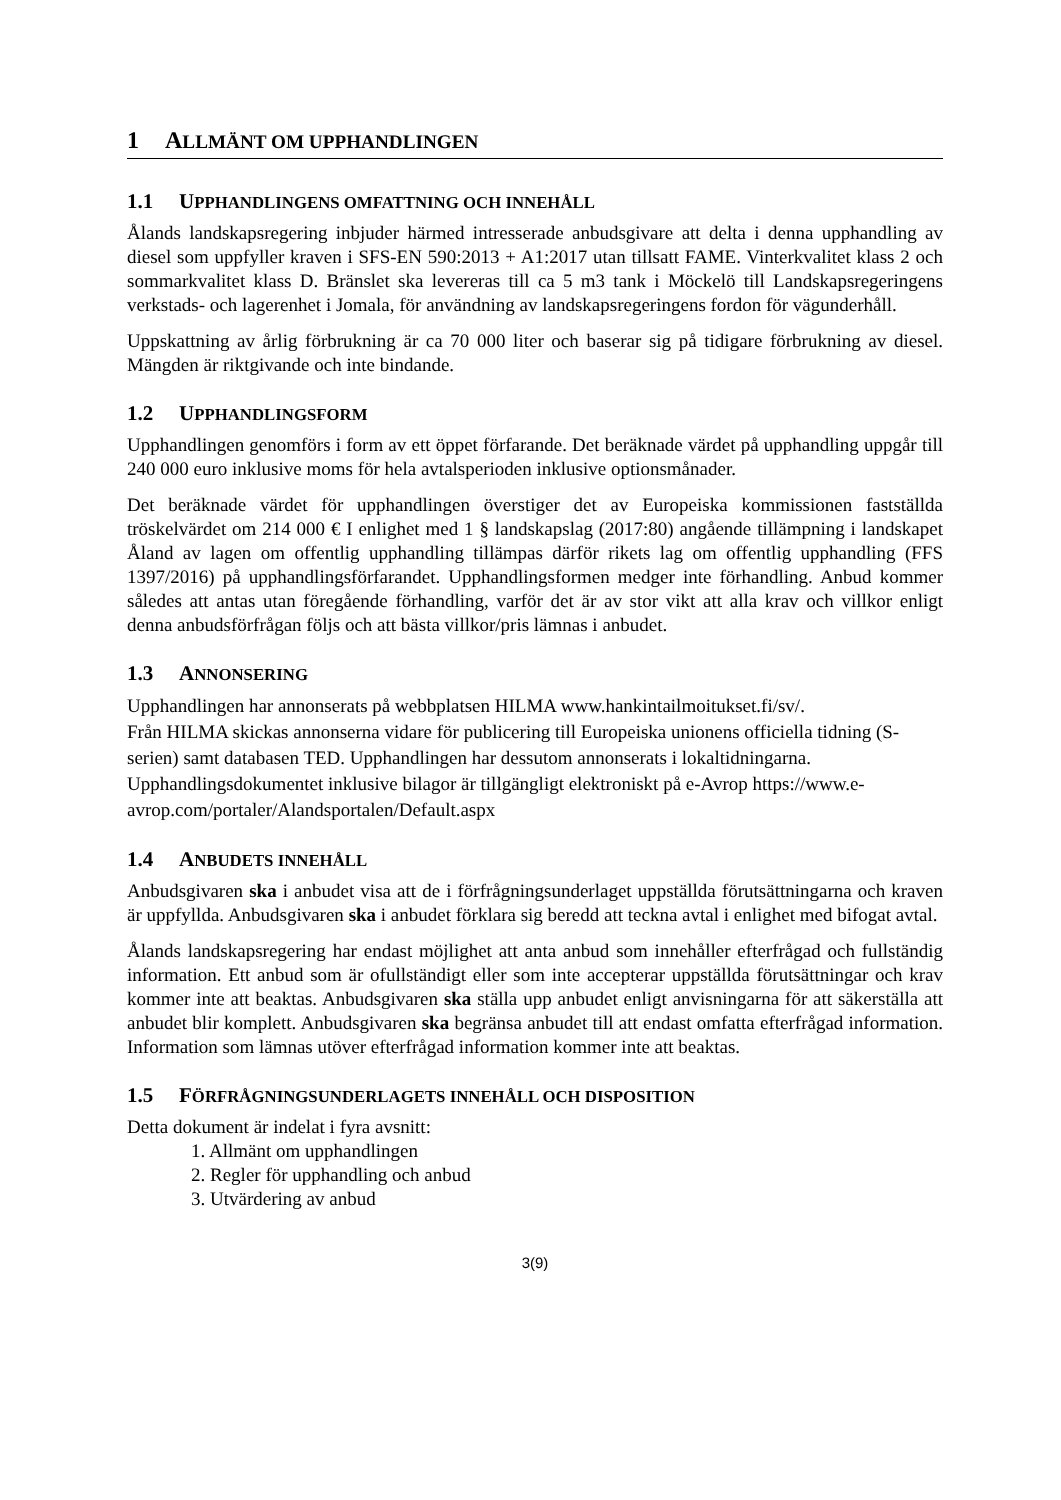1 ALLMÄNT OM UPPHANDLINGEN
1.1 UPPHANDLINGENS OMFATTNING OCH INNEHÅLL
Ålands landskapsregering inbjuder härmed intresserade anbudsgivare att delta i denna upphandling av diesel som uppfyller kraven i SFS-EN 590:2013 + A1:2017 utan tillsatt FAME. Vinterkvalitet klass 2 och sommarkvalitet klass D. Bränslet ska levereras till ca 5 m3 tank i Möckelö till Landskapsregeringens verkstads- och lagerenhet i Jomala, för användning av landskapsregeringens fordon för vägunderhåll.
Uppskattning av årlig förbrukning är ca 70 000 liter och baserar sig på tidigare förbrukning av diesel. Mängden är riktgivande och inte bindande.
1.2 UPPHANDLINGSFORM
Upphandlingen genomförs i form av ett öppet förfarande. Det beräknade värdet på upphandling uppgår till 240 000 euro inklusive moms för hela avtalsperioden inklusive optionsmånader.
Det beräknade värdet för upphandlingen överstiger det av Europeiska kommissionen fastställda tröskelvärdet om 214 000 € I enlighet med 1 § landskapslag (2017:80) angående tillämpning i landskapet Åland av lagen om offentlig upphandling tillämpas därför rikets lag om offentlig upphandling (FFS 1397/2016) på upphandlingsförfarandet. Upphandlingsformen medger inte förhandling. Anbud kommer således att antas utan föregående förhandling, varför det är av stor vikt att alla krav och villkor enligt denna anbudsförfrågan följs och att bästa villkor/pris lämnas i anbudet.
1.3 ANNONSERING
Upphandlingen har annonserats på webbplatsen HILMA www.hankintailmoitukset.fi/sv/.
Från HILMA skickas annonserna vidare för publicering till Europeiska unionens officiella tidning (S-serien) samt databasen TED. Upphandlingen har dessutom annonserats i lokaltidningarna. Upphandlingsdokumentet inklusive bilagor är tillgängligt elektroniskt på e-Avrop https://www.e-avrop.com/portaler/Alandsportalen/Default.aspx
1.4 ANBUDETS INNEHÅLL
Anbudsgivaren ska i anbudet visa att de i förfrågningsunderlaget uppställda förutsättningarna och kraven är uppfyllda. Anbudsgivaren ska i anbudet förklara sig beredd att teckna avtal i enlighet med bifogat avtal.
Ålands landskapsregering har endast möjlighet att anta anbud som innehåller efterfrågad och fullständig information. Ett anbud som är ofullständigt eller som inte accepterar uppställda förutsättningar och krav kommer inte att beaktas. Anbudsgivaren ska ställa upp anbudet enligt anvisningarna för att säkerställa att anbudet blir komplett. Anbudsgivaren ska begränsa anbudet till att endast omfatta efterfrågad information. Information som lämnas utöver efterfrågad information kommer inte att beaktas.
1.5 FÖRFRÅGNINGSUNDERLAGETS INNEHÅLL OCH DISPOSITION
Detta dokument är indelat i fyra avsnitt:
1. Allmänt om upphandlingen
2. Regler för upphandling och anbud
3. Utvärdering av anbud
3(9)